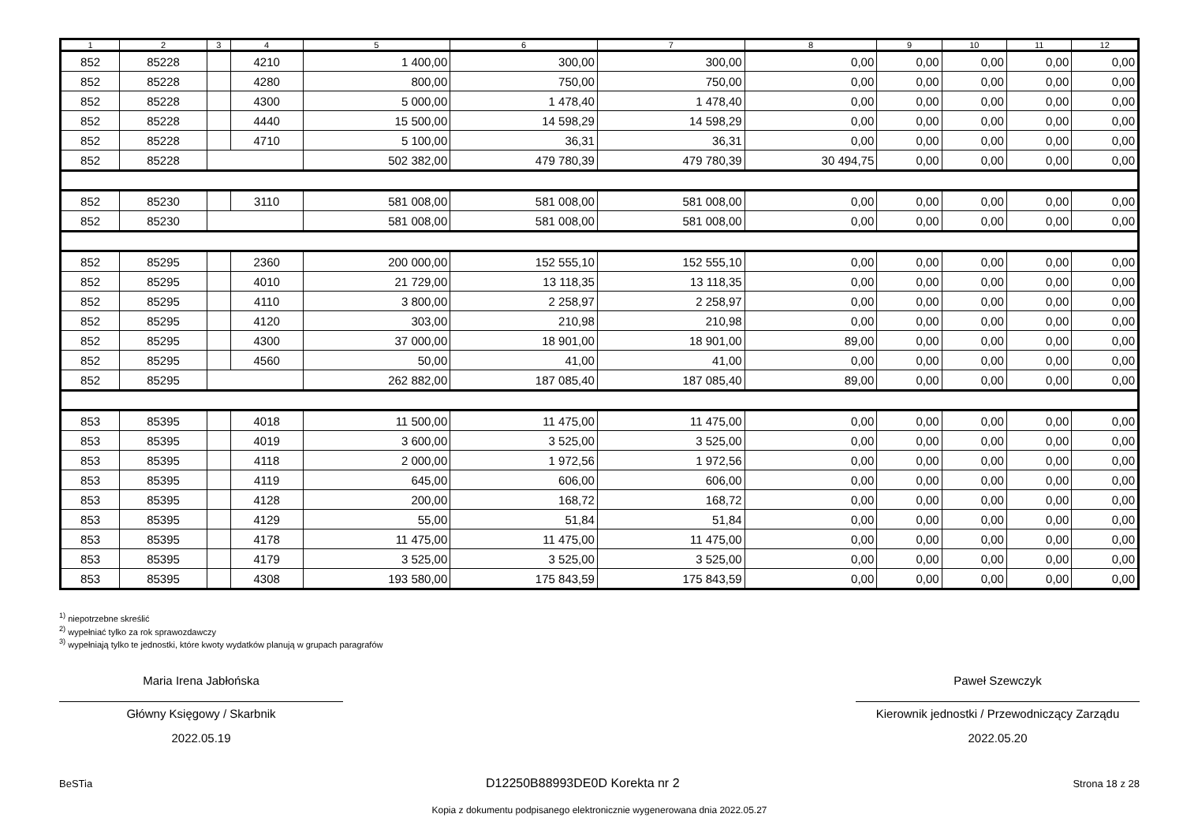| 1 | 2 | 3 | 4 | 5 | 6 | 7 | 8 | 9 | 10 | 11 | 12 |
| --- | --- | --- | --- | --- | --- | --- | --- | --- | --- | --- | --- |
| 852 | 85228 | | 4210 | 1 400,00 | 300,00 | 300,00 | 0,00 | 0,00 | 0,00 | 0,00 | 0,00 |
| 852 | 85228 | | 4280 | 800,00 | 750,00 | 750,00 | 0,00 | 0,00 | 0,00 | 0,00 | 0,00 |
| 852 | 85228 | | 4300 | 5 000,00 | 1 478,40 | 1 478,40 | 0,00 | 0,00 | 0,00 | 0,00 | 0,00 |
| 852 | 85228 | | 4440 | 15 500,00 | 14 598,29 | 14 598,29 | 0,00 | 0,00 | 0,00 | 0,00 | 0,00 |
| 852 | 85228 | | 4710 | 5 100,00 | 36,31 | 36,31 | 0,00 | 0,00 | 0,00 | 0,00 | 0,00 |
| 852 | 85228 | | | 502 382,00 | 479 780,39 | 479 780,39 | 30 494,75 | 0,00 | 0,00 | 0,00 | 0,00 |
| 852 | 85230 | | 3110 | 581 008,00 | 581 008,00 | 581 008,00 | 0,00 | 0,00 | 0,00 | 0,00 | 0,00 |
| 852 | 85230 | | | 581 008,00 | 581 008,00 | 581 008,00 | 0,00 | 0,00 | 0,00 | 0,00 | 0,00 |
| 852 | 85295 | | 2360 | 200 000,00 | 152 555,10 | 152 555,10 | 0,00 | 0,00 | 0,00 | 0,00 | 0,00 |
| 852 | 85295 | | 4010 | 21 729,00 | 13 118,35 | 13 118,35 | 0,00 | 0,00 | 0,00 | 0,00 | 0,00 |
| 852 | 85295 | | 4110 | 3 800,00 | 2 258,97 | 2 258,97 | 0,00 | 0,00 | 0,00 | 0,00 | 0,00 |
| 852 | 85295 | | 4120 | 303,00 | 210,98 | 210,98 | 0,00 | 0,00 | 0,00 | 0,00 | 0,00 |
| 852 | 85295 | | 4300 | 37 000,00 | 18 901,00 | 18 901,00 | 89,00 | 0,00 | 0,00 | 0,00 | 0,00 |
| 852 | 85295 | | 4560 | 50,00 | 41,00 | 41,00 | 0,00 | 0,00 | 0,00 | 0,00 | 0,00 |
| 852 | 85295 | | | 262 882,00 | 187 085,40 | 187 085,40 | 89,00 | 0,00 | 0,00 | 0,00 | 0,00 |
| 853 | 85395 | | 4018 | 11 500,00 | 11 475,00 | 11 475,00 | 0,00 | 0,00 | 0,00 | 0,00 | 0,00 |
| 853 | 85395 | | 4019 | 3 600,00 | 3 525,00 | 3 525,00 | 0,00 | 0,00 | 0,00 | 0,00 | 0,00 |
| 853 | 85395 | | 4118 | 2 000,00 | 1 972,56 | 1 972,56 | 0,00 | 0,00 | 0,00 | 0,00 | 0,00 |
| 853 | 85395 | | 4119 | 645,00 | 606,00 | 606,00 | 0,00 | 0,00 | 0,00 | 0,00 | 0,00 |
| 853 | 85395 | | 4128 | 200,00 | 168,72 | 168,72 | 0,00 | 0,00 | 0,00 | 0,00 | 0,00 |
| 853 | 85395 | | 4129 | 55,00 | 51,84 | 51,84 | 0,00 | 0,00 | 0,00 | 0,00 | 0,00 |
| 853 | 85395 | | 4178 | 11 475,00 | 11 475,00 | 11 475,00 | 0,00 | 0,00 | 0,00 | 0,00 | 0,00 |
| 853 | 85395 | | 4179 | 3 525,00 | 3 525,00 | 3 525,00 | 0,00 | 0,00 | 0,00 | 0,00 | 0,00 |
| 853 | 85395 | | 4308 | 193 580,00 | 175 843,59 | 175 843,59 | 0,00 | 0,00 | 0,00 | 0,00 | 0,00 |
<sup>1)</sup> niepotrzebne skreślić
<sup>2)</sup> wypełniać tylko za rok sprawozdawczy
<sup>3)</sup> wypełniają tylko te jednostki, które kwoty wydatków planują w grupach paragrafów
Maria Irena Jabłońska
Główny Księgowy / Skarbnik
2022.05.19
Paweł Szewczyk
Kierownik jednostki / Przewodniczący Zarządu
2022.05.20
BeSTia D12250B88993DE0D Korekta nr 2 Strona 18 z 28
Kopia z dokumentu podpisanego elektronicznie wygenerowana dnia 2022.05.27